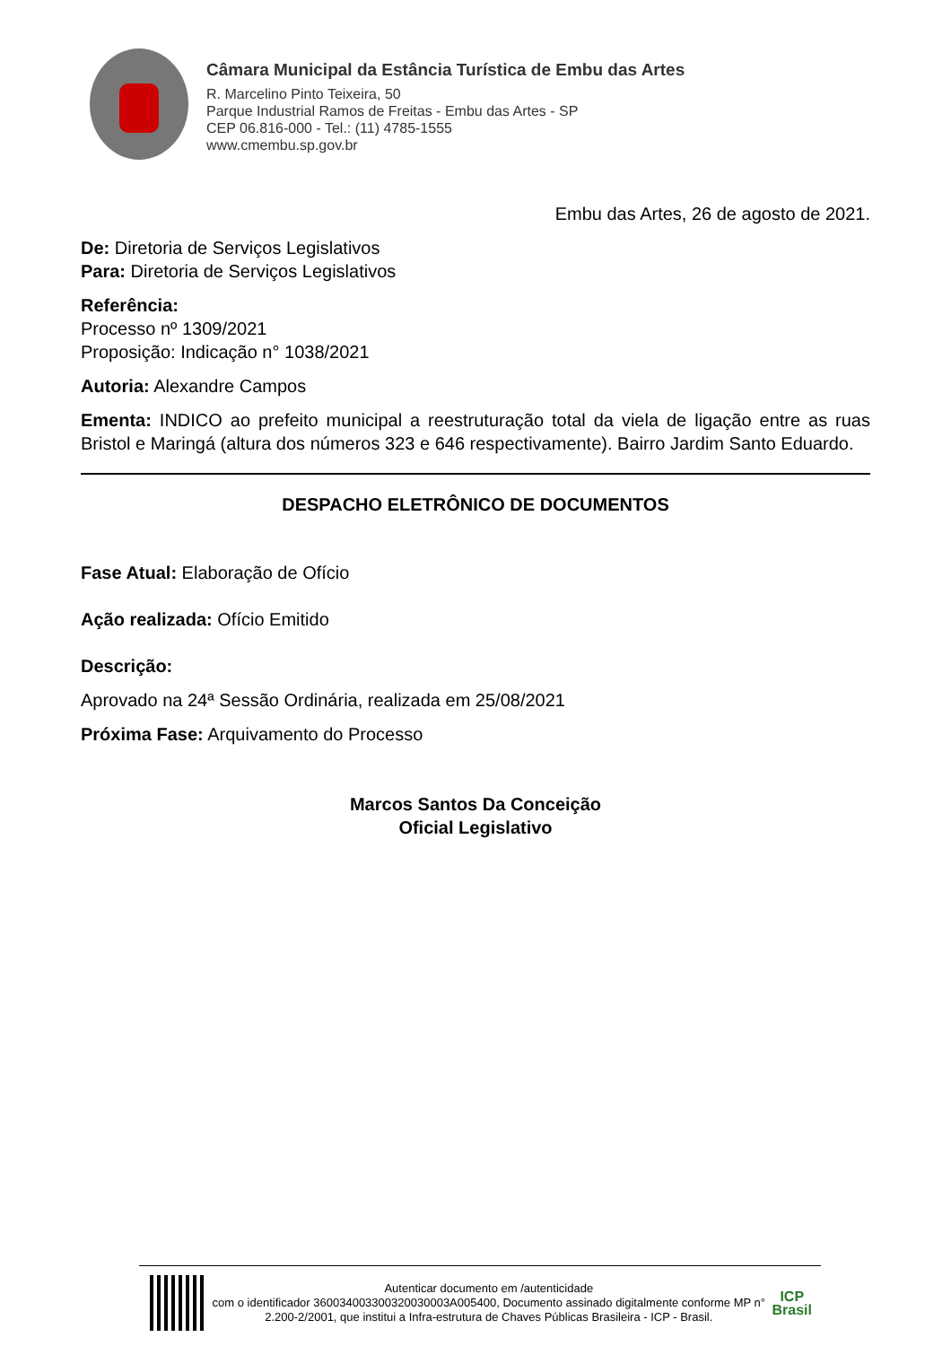Câmara Municipal da Estância Turística de Embu das Artes
R. Marcelino Pinto Teixeira, 50
Parque Industrial Ramos de Freitas - Embu das Artes - SP
CEP 06.816-000 - Tel.: (11) 4785-1555
www.cmembu.sp.gov.br
Embu das Artes, 26 de agosto de 2021.
De: Diretoria de Serviços Legislativos
Para: Diretoria de Serviços Legislativos
Referência:
Processo nº 1309/2021
Proposição: Indicação n° 1038/2021
Autoria: Alexandre Campos
Ementa: INDICO ao prefeito municipal a reestruturação total da viela de ligação entre as ruas Bristol e Maringá (altura dos números 323 e 646 respectivamente). Bairro Jardim Santo Eduardo.
DESPACHO ELETRÔNICO DE DOCUMENTOS
Fase Atual: Elaboração de Ofício
Ação realizada: Ofício Emitido
Descrição:
Aprovado na 24ª Sessão Ordinária, realizada em 25/08/2021
Próxima Fase: Arquivamento do Processo
Marcos Santos Da Conceição
Oficial Legislativo
Autenticar documento em /autenticidade
com o identificador 360034003300320030003A005400, Documento assinado digitalmente conforme MP n° 2.200-2/2001, que institui a Infra-estrutura de Chaves Públicas Brasileira - ICP - Brasil.
ICP
Brasil